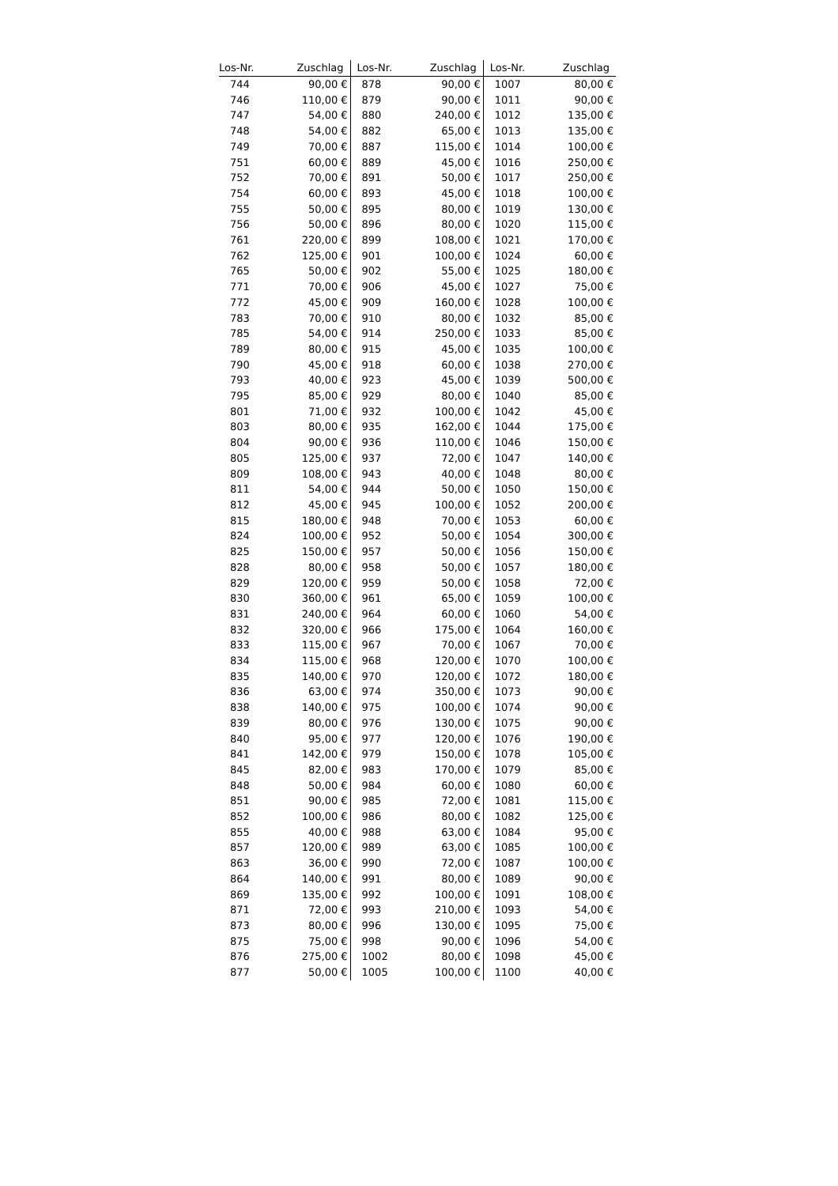| Los-Nr. | Zuschlag | Los-Nr. | Zuschlag | Los-Nr. | Zuschlag |
| --- | --- | --- | --- | --- | --- |
| 744 | 90,00 € | 878 | 90,00 € | 1007 | 80,00 € |
| 746 | 110,00 € | 879 | 90,00 € | 1011 | 90,00 € |
| 747 | 54,00 € | 880 | 240,00 € | 1012 | 135,00 € |
| 748 | 54,00 € | 882 | 65,00 € | 1013 | 135,00 € |
| 749 | 70,00 € | 887 | 115,00 € | 1014 | 100,00 € |
| 751 | 60,00 € | 889 | 45,00 € | 1016 | 250,00 € |
| 752 | 70,00 € | 891 | 50,00 € | 1017 | 250,00 € |
| 754 | 60,00 € | 893 | 45,00 € | 1018 | 100,00 € |
| 755 | 50,00 € | 895 | 80,00 € | 1019 | 130,00 € |
| 756 | 50,00 € | 896 | 80,00 € | 1020 | 115,00 € |
| 761 | 220,00 € | 899 | 108,00 € | 1021 | 170,00 € |
| 762 | 125,00 € | 901 | 100,00 € | 1024 | 60,00 € |
| 765 | 50,00 € | 902 | 55,00 € | 1025 | 180,00 € |
| 771 | 70,00 € | 906 | 45,00 € | 1027 | 75,00 € |
| 772 | 45,00 € | 909 | 160,00 € | 1028 | 100,00 € |
| 783 | 70,00 € | 910 | 80,00 € | 1032 | 85,00 € |
| 785 | 54,00 € | 914 | 250,00 € | 1033 | 85,00 € |
| 789 | 80,00 € | 915 | 45,00 € | 1035 | 100,00 € |
| 790 | 45,00 € | 918 | 60,00 € | 1038 | 270,00 € |
| 793 | 40,00 € | 923 | 45,00 € | 1039 | 500,00 € |
| 795 | 85,00 € | 929 | 80,00 € | 1040 | 85,00 € |
| 801 | 71,00 € | 932 | 100,00 € | 1042 | 45,00 € |
| 803 | 80,00 € | 935 | 162,00 € | 1044 | 175,00 € |
| 804 | 90,00 € | 936 | 110,00 € | 1046 | 150,00 € |
| 805 | 125,00 € | 937 | 72,00 € | 1047 | 140,00 € |
| 809 | 108,00 € | 943 | 40,00 € | 1048 | 80,00 € |
| 811 | 54,00 € | 944 | 50,00 € | 1050 | 150,00 € |
| 812 | 45,00 € | 945 | 100,00 € | 1052 | 200,00 € |
| 815 | 180,00 € | 948 | 70,00 € | 1053 | 60,00 € |
| 824 | 100,00 € | 952 | 50,00 € | 1054 | 300,00 € |
| 825 | 150,00 € | 957 | 50,00 € | 1056 | 150,00 € |
| 828 | 80,00 € | 958 | 50,00 € | 1057 | 180,00 € |
| 829 | 120,00 € | 959 | 50,00 € | 1058 | 72,00 € |
| 830 | 360,00 € | 961 | 65,00 € | 1059 | 100,00 € |
| 831 | 240,00 € | 964 | 60,00 € | 1060 | 54,00 € |
| 832 | 320,00 € | 966 | 175,00 € | 1064 | 160,00 € |
| 833 | 115,00 € | 967 | 70,00 € | 1067 | 70,00 € |
| 834 | 115,00 € | 968 | 120,00 € | 1070 | 100,00 € |
| 835 | 140,00 € | 970 | 120,00 € | 1072 | 180,00 € |
| 836 | 63,00 € | 974 | 350,00 € | 1073 | 90,00 € |
| 838 | 140,00 € | 975 | 100,00 € | 1074 | 90,00 € |
| 839 | 80,00 € | 976 | 130,00 € | 1075 | 90,00 € |
| 840 | 95,00 € | 977 | 120,00 € | 1076 | 190,00 € |
| 841 | 142,00 € | 979 | 150,00 € | 1078 | 105,00 € |
| 845 | 82,00 € | 983 | 170,00 € | 1079 | 85,00 € |
| 848 | 50,00 € | 984 | 60,00 € | 1080 | 60,00 € |
| 851 | 90,00 € | 985 | 72,00 € | 1081 | 115,00 € |
| 852 | 100,00 € | 986 | 80,00 € | 1082 | 125,00 € |
| 855 | 40,00 € | 988 | 63,00 € | 1084 | 95,00 € |
| 857 | 120,00 € | 989 | 63,00 € | 1085 | 100,00 € |
| 863 | 36,00 € | 990 | 72,00 € | 1087 | 100,00 € |
| 864 | 140,00 € | 991 | 80,00 € | 1089 | 90,00 € |
| 869 | 135,00 € | 992 | 100,00 € | 1091 | 108,00 € |
| 871 | 72,00 € | 993 | 210,00 € | 1093 | 54,00 € |
| 873 | 80,00 € | 996 | 130,00 € | 1095 | 75,00 € |
| 875 | 75,00 € | 998 | 90,00 € | 1096 | 54,00 € |
| 876 | 275,00 € | 1002 | 80,00 € | 1098 | 45,00 € |
| 877 | 50,00 € | 1005 | 100,00 € | 1100 | 40,00 € |